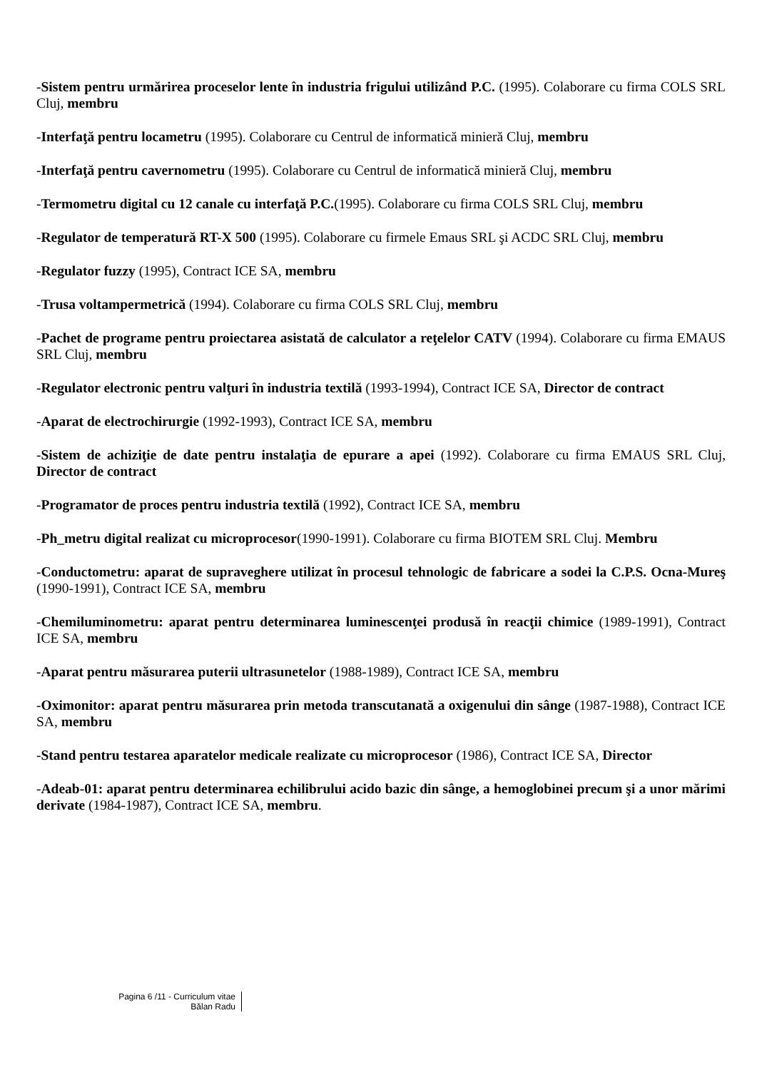-Sistem pentru urmărirea proceselor lente în industria frigului utilizând P.C. (1995). Colaborare cu firma COLS SRL Cluj, membru
-Interfaţă pentru locametru (1995). Colaborare cu Centrul de informatică minieră Cluj, membru
-Interfaţă pentru cavernometru (1995). Colaborare cu Centrul de informatică minieră Cluj, membru
-Termometru digital cu 12 canale cu interfaţă P.C.(1995). Colaborare cu firma COLS SRL Cluj, membru
-Regulator de temperatură RT-X 500 (1995). Colaborare cu firmele Emaus SRL şi ACDC SRL Cluj, membru
-Regulator fuzzy (1995), Contract ICE SA, membru
-Trusa voltampermetrică (1994). Colaborare cu firma COLS SRL Cluj, membru
-Pachet de programe pentru proiectarea asistată de calculator a reţelelor CATV (1994). Colaborare cu firma EMAUS SRL Cluj, membru
-Regulator electronic pentru valţuri în industria textilă (1993-1994), Contract ICE SA, Director de contract
-Aparat de electrochirurgie (1992-1993), Contract ICE SA, membru
-Sistem de achiziţie de date pentru instalaţia de epurare a apei (1992). Colaborare cu firma EMAUS SRL Cluj, Director de contract
-Programator de proces pentru industria textilă (1992), Contract ICE SA, membru
-Ph_metru digital realizat cu microprocesor(1990-1991). Colaborare cu firma BIOTEM SRL Cluj. Membru
-Conductometru: aparat de supraveghere utilizat în procesul tehnologic de fabricare a sodei la C.P.S. Ocna-Mureş (1990-1991), Contract ICE SA, membru
-Chemiluminometru: aparat pentru determinarea luminescenţei produsă în reacţii chimice (1989-1991), Contract ICE SA, membru
-Aparat pentru măsurarea puterii ultrasunetelor (1988-1989), Contract ICE SA, membru
-Oximonitor: aparat pentru măsurarea prin metoda transcutanată a oxigenului din sânge (1987-1988), Contract ICE SA, membru
-Stand pentru testarea aparatelor medicale realizate cu microprocesor (1986), Contract ICE SA, Director
-Adeab-01: aparat pentru determinarea echilibrului acido bazic din sânge, a hemoglobinei precum şi a unor mărimi derivate (1984-1987), Contract ICE SA, membru.
Pagina 6 /11 - Curriculum vitae
Bălan Radu